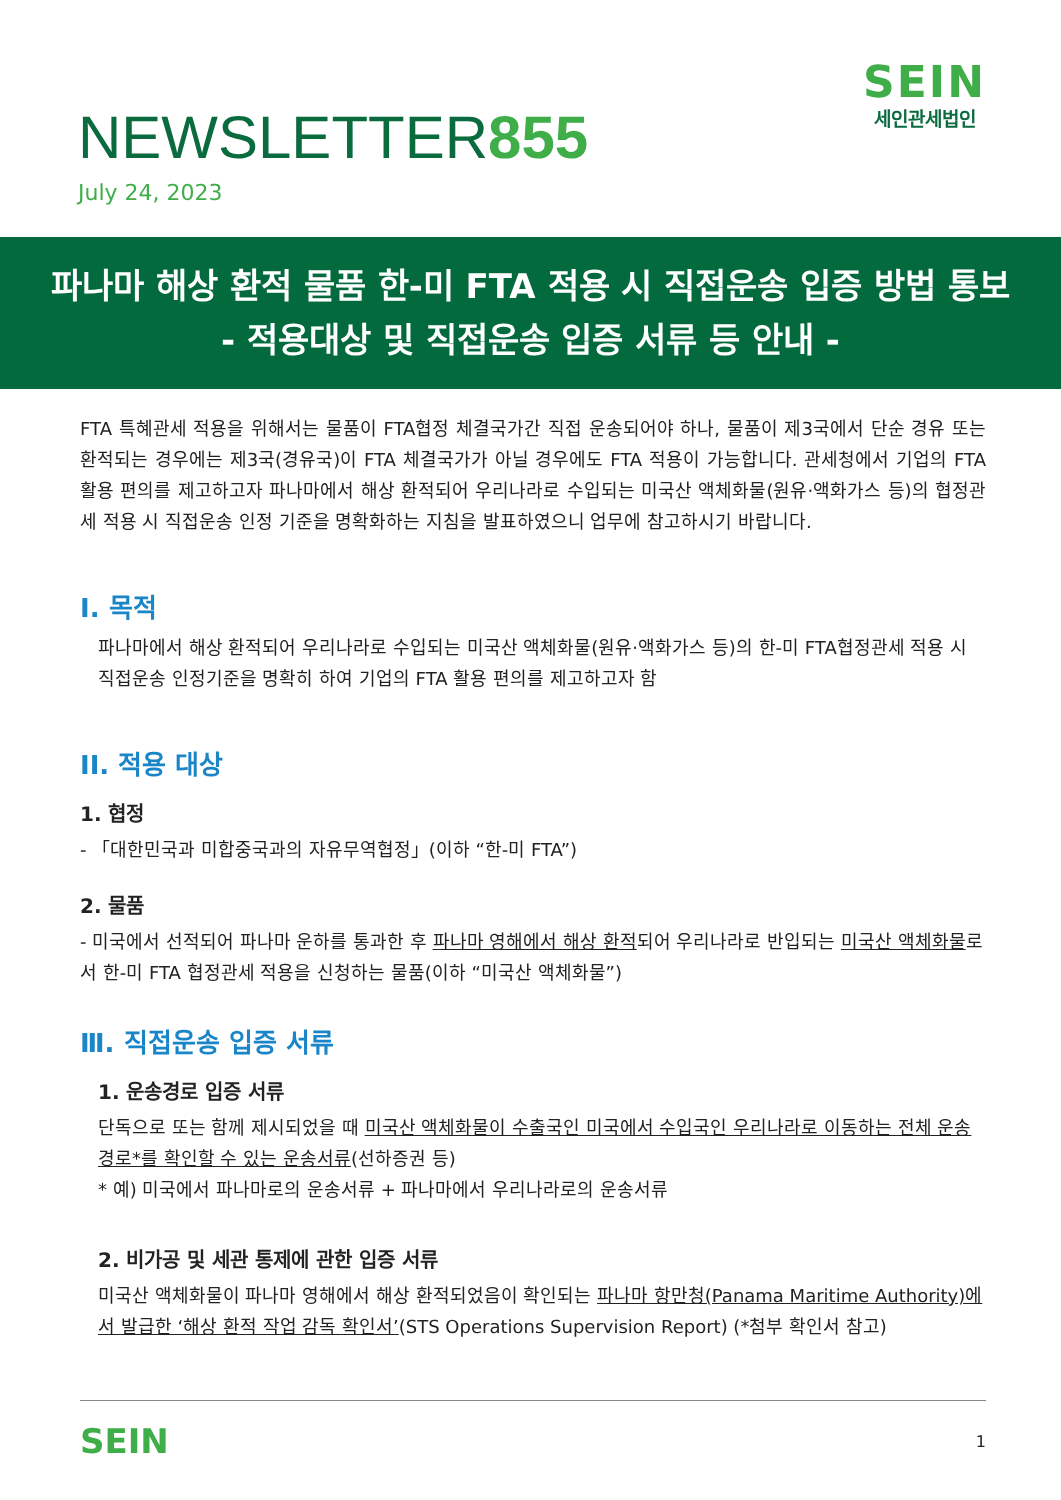NEWSLETTER855
July 24, 2023
SEIN
세인관세법인
파나마 해상 환적 물품 한-미 FTA 적용 시 직접운송 입증 방법 통보
- 적용대상 및 직접운송 입증 서류 등 안내 -
FTA 특혜관세 적용을 위해서는 물품이 FTA협정 체결국가간 직접 운송되어야 하나, 물품이 제3국에서 단순 경유 또는 환적되는 경우에는 제3국(경유국)이 FTA 체결국가가 아닐 경우에도 FTA 적용이 가능합니다. 관세청에서 기업의 FTA 활용 편의를 제고하고자 파나마에서 해상 환적되어 우리나라로 수입되는 미국산 액체화물(원유·액화가스 등)의 협정관세 적용 시 직접운송 인정 기준을 명확화하는 지침을 발표하였으니 업무에 참고하시기 바랍니다.
I. 목적
파나마에서 해상 환적되어 우리나라로 수입되는 미국산 액체화물(원유·액화가스 등)의 한-미 FTA협정관세 적용 시 직접운송 인정기준을 명확히 하여 기업의 FTA 활용 편의를 제고하고자 함
II. 적용 대상
1. 협정
- 「대한민국과 미합중국과의 자유무역협정」(이하 “한-미 FTA”)
2. 물품
- 미국에서 선적되어 파나마 운하를 통과한 후 파나마 영해에서 해상 환적되어 우리나라로 반입되는 미국산 액체화물로서 한-미 FTA 협정관세 적용을 신청하는 물품(이하 “미국산 액체화물”)
Ⅲ. 직접운송 입증 서류
1. 운송경로 입증 서류
단독으로 또는 함께 제시되었을 때 미국산 액체화물이 수출국인 미국에서 수입국인 우리나라로 이동하는 전체 운송경로*를 확인할 수 있는 운송서류(선하증권 등)
* 예) 미국에서 파나마로의 운송서류 + 파나마에서 우리나라로의 운송서류
2. 비가공 및 세관 통제에 관한 입증 서류
미국산 액체화물이 파나마 영해에서 해상 환적되었음이 확인되는 파나마 항만청(Panama Maritime Authority)에서 발급한 ‘해상 환적 작업 감독 확인서’(STS Operations Supervision Report) (*첨부 확인서 참고)
SEIN 1